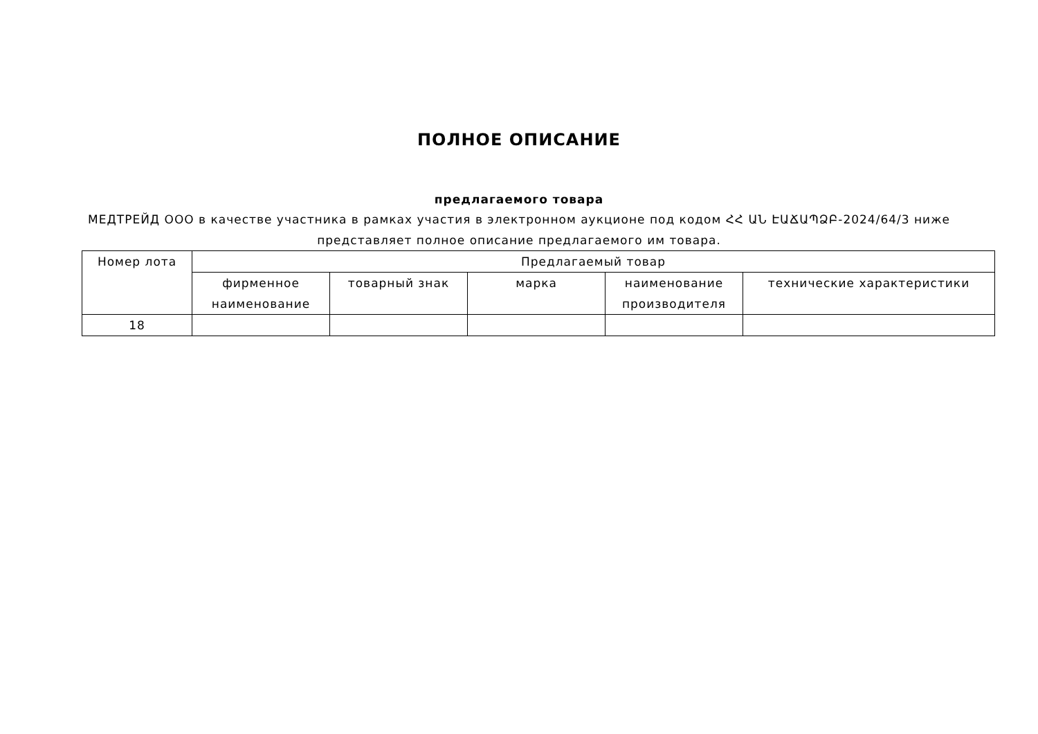ПОЛНОЕ ОПИСАНИЕ
предлагаемого товара
МЕДТРЕЙД ООО в качестве участника в рамках участия в электронном аукционе под кодом ՀՀ ԱՆ ԷԱՃԱՊՁԲ-2024/64/3 ниже представляет полное описание предлагаемого им товара.
| Номер лота | Предлагаемый товар | | | | |
| --- | --- | --- | --- | --- | --- |
| | фирменное наименование | товарный знак | марка | наименование производителя | технические характеристики |
| 18 | | | | | |